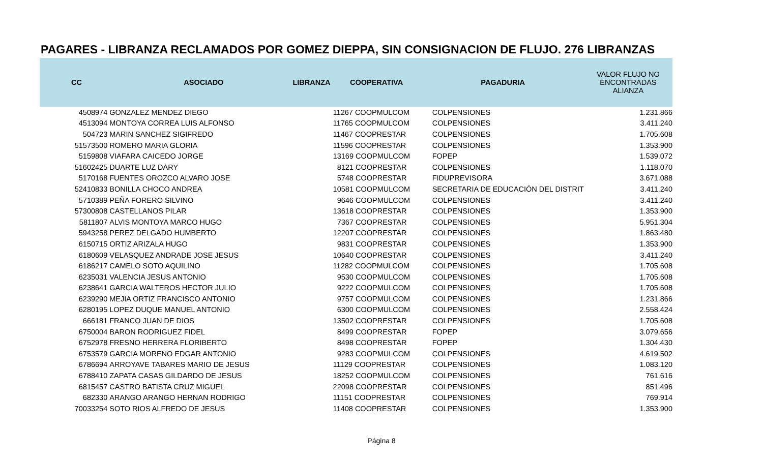PAGARES - LIBRANZA RECLAMADOS POR GOMEZ DIEPPA, SIN CONSIGNACION DE FLUJO. 276 LIBRANZAS
| CC | ASOCIADO | LIBRANZA | COOPERATIVA | PAGADURIA | VALOR FLUJO NO ENCONTRADAS ALIANZA |
| --- | --- | --- | --- | --- | --- |
| 4508974 | GONZALEZ MENDEZ DIEGO | | 11267 COOPMULCOM | COLPENSIONES | 1.231.866 |
| 4513094 | MONTOYA CORREA LUIS ALFONSO | | 11765 COOPMULCOM | COLPENSIONES | 3.411.240 |
| 504723 | MARIN SANCHEZ SIGIFREDO | | 11467 COOPRESTAR | COLPENSIONES | 1.705.608 |
| 51573500 | ROMERO MARIA GLORIA | | 11596 COOPRESTAR | COLPENSIONES | 1.353.900 |
| 5159808 | VIAFARA CAICEDO JORGE | | 13169 COOPMULCOM | FOPEP | 1.539.072 |
| 51602425 | DUARTE LUZ DARY | | 8121 COOPRESTAR | COLPENSIONES | 1.118.070 |
| 5170168 | FUENTES OROZCO ALVARO JOSE | | 5748 COOPRESTAR | FIDUPREVISORA | 3.671.088 |
| 52410833 | BONILLA CHOCO ANDREA | | 10581 COOPMULCOM | SECRETARIA DE EDUCACIÓN DEL DISTRIT | 3.411.240 |
| 5710389 | PEÑA FORERO SILVINO | | 9646 COOPMULCOM | COLPENSIONES | 3.411.240 |
| 57300808 | CASTELLANOS PILAR | | 13618 COOPRESTAR | COLPENSIONES | 1.353.900 |
| 5811807 | ALVIS MONTOYA MARCO HUGO | | 7367 COOPRESTAR | COLPENSIONES | 5.951.304 |
| 5943258 | PEREZ DELGADO HUMBERTO | | 12207 COOPRESTAR | COLPENSIONES | 1.863.480 |
| 6150715 | ORTIZ ARIZALA HUGO | | 9831 COOPRESTAR | COLPENSIONES | 1.353.900 |
| 6180609 | VELASQUEZ ANDRADE JOSE JESUS | | 10640 COOPRESTAR | COLPENSIONES | 3.411.240 |
| 6186217 | CAMELO SOTO AQUILINO | | 11282 COOPMULCOM | COLPENSIONES | 1.705.608 |
| 6235031 | VALENCIA JESUS ANTONIO | | 9530 COOPMULCOM | COLPENSIONES | 1.705.608 |
| 6238641 | GARCIA WALTEROS HECTOR JULIO | | 9222 COOPMULCOM | COLPENSIONES | 1.705.608 |
| 6239290 | MEJIA ORTIZ FRANCISCO ANTONIO | | 9757 COOPMULCOM | COLPENSIONES | 1.231.866 |
| 6280195 | LOPEZ DUQUE MANUEL ANTONIO | | 6300 COOPMULCOM | COLPENSIONES | 2.558.424 |
| 666181 | FRANCO JUAN DE DIOS | | 13502 COOPRESTAR | COLPENSIONES | 1.705.608 |
| 6750004 | BARON RODRIGUEZ FIDEL | | 8499 COOPRESTAR | FOPEP | 3.079.656 |
| 6752978 | FRESNO HERRERA FLORIBERTO | | 8498 COOPRESTAR | FOPEP | 1.304.430 |
| 6753579 | GARCIA MORENO EDGAR ANTONIO | | 9283 COOPMULCOM | COLPENSIONES | 4.619.502 |
| 6786694 | ARROYAVE TABARES MARIO DE JESUS | | 11129 COOPRESTAR | COLPENSIONES | 1.083.120 |
| 6788410 | ZAPATA CASAS GILDARDO DE JESUS | | 18252 COOPMULCOM | COLPENSIONES | 761.616 |
| 6815457 | CASTRO BATISTA CRUZ MIGUEL | | 22098 COOPRESTAR | COLPENSIONES | 851.496 |
| 682330 | ARANGO ARANGO HERNAN RODRIGO | | 11151 COOPRESTAR | COLPENSIONES | 769.914 |
| 70033254 | SOTO RIOS ALFREDO DE JESUS | | 11408 COOPRESTAR | COLPENSIONES | 1.353.900 |
Página 8